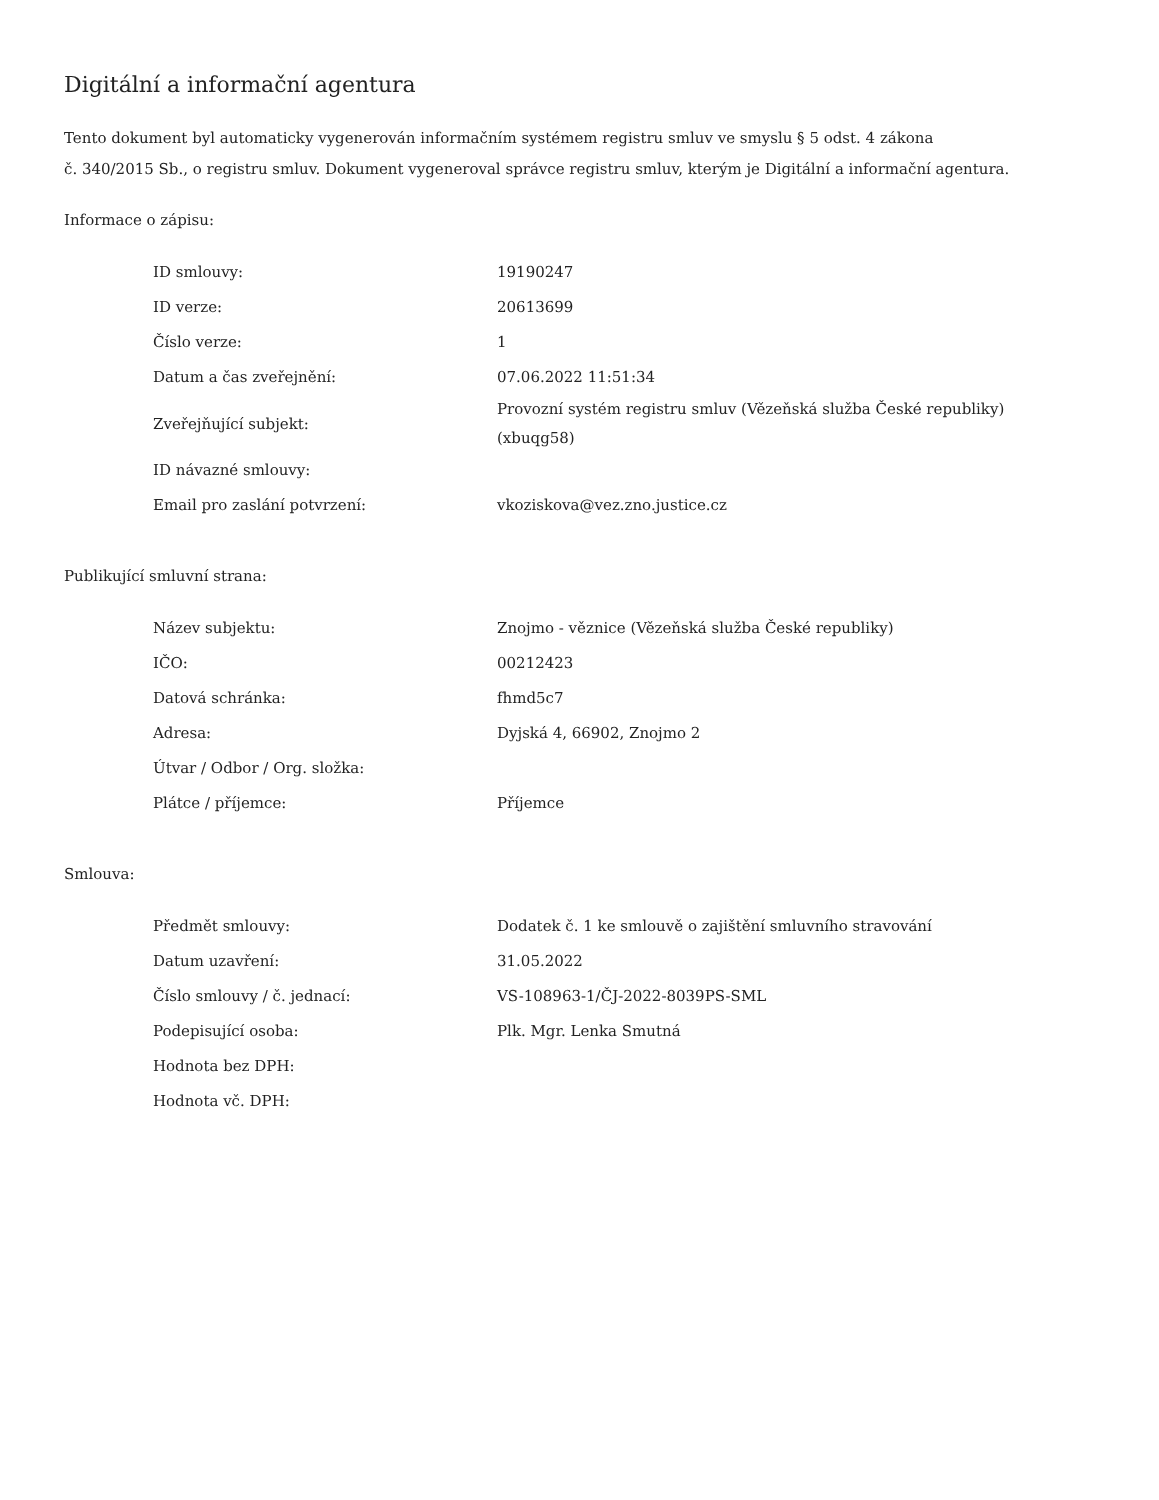Digitální a informační agentura
Tento dokument byl automaticky vygenerován informačním systémem registru smluv ve smyslu § 5 odst. 4 zákona
č. 340/2015 Sb., o registru smluv. Dokument vygeneroval správce registru smluv, kterým je Digitální a informační agentura.
Informace o zápisu:
| ID smlouvy: | 19190247 |
| ID verze: | 20613699 |
| Číslo verze: | 1 |
| Datum a čas zveřejnění: | 07.06.2022 11:51:34 |
| Zveřejňující subjekt: | Provozní systém registru smluv (Vězeňská služba České republiky) (xbuqg58) |
| ID návazné smlouvy: | |
| Email pro zaslání potvrzení: | vkoziskova@vez.zno.justice.cz |
Publikující smluvní strana:
| Název subjektu: | Znojmo - věznice (Vězeňská služba České republiky) |
| IČO: | 00212423 |
| Datová schránka: | fhmd5c7 |
| Adresa: | Dyjská 4, 66902, Znojmo 2 |
| Útvar / Odbor / Org. složka: | |
| Plátce / příjemce: | Příjemce |
Smlouva:
| Předmět smlouvy: | Dodatek č. 1 ke smlouvě o zajištění smluvního stravování |
| Datum uzavření: | 31.05.2022 |
| Číslo smlouvy / č. jednací: | VS-108963-1/ČJ-2022-8039PS-SML |
| Podepisující osoba: | Plk. Mgr. Lenka Smutná |
| Hodnota bez DPH: | |
| Hodnota vč. DPH: | |